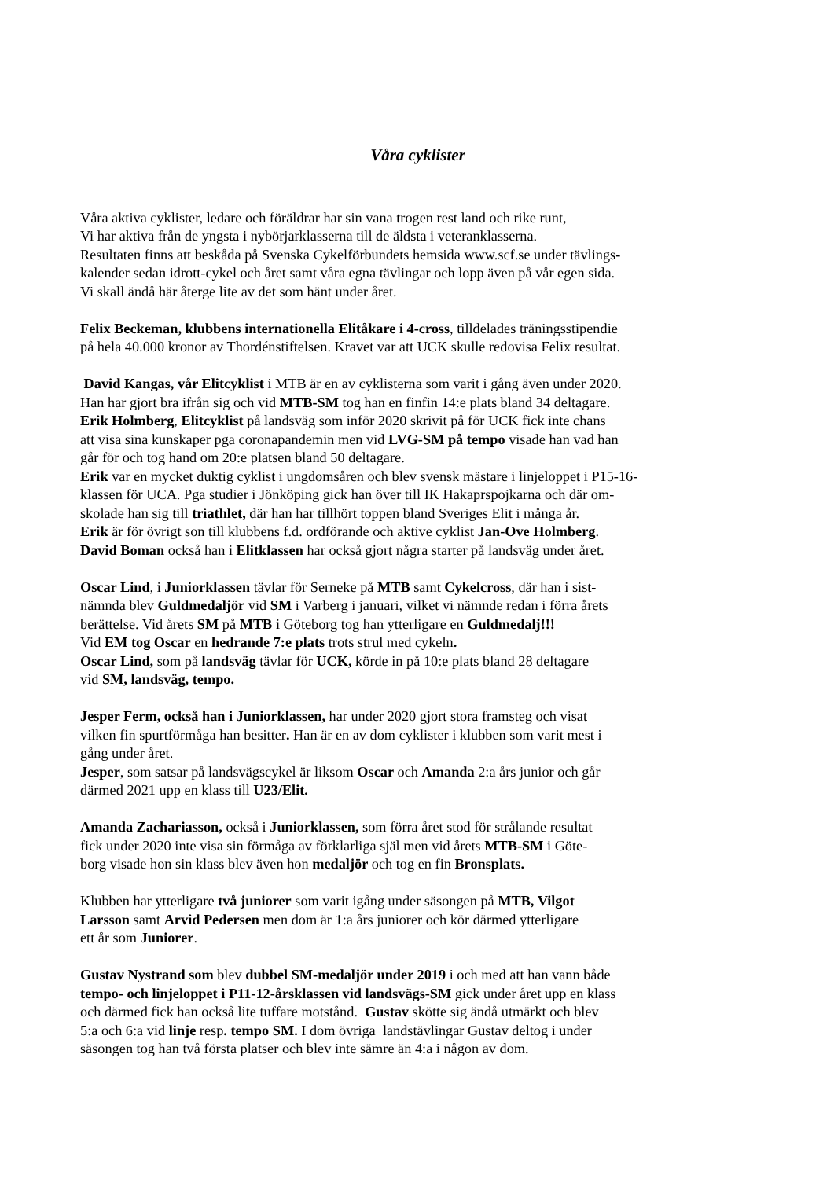Våra cyklister
Våra aktiva cyklister, ledare och föräldrar har sin vana trogen rest land och rike runt,
Vi har aktiva från de yngsta i nybörjarklasserna till de äldsta i veteranklasserna.
Resultaten finns att beskåda på Svenska Cykelförbundets hemsida www.scf.se under tävlings-
kalender sedan idrott-cykel och året samt våra egna tävlingar och lopp även på vår egen sida.
Vi skall ändå här återge lite av det som hänt under året.
Felix Beckeman, klubbens internationella Elitåkare i 4-cross, tilldelades träningsstipendie
på hela 40.000 kronor av Thordénstiftelsen. Kravet var att UCK skulle redovisa Felix resultat.
David Kangas, vår Elitcyklist i MTB är en av cyklisterna som varit i gång även under 2020.
Han har gjort bra ifrån sig och vid MTB-SM tog han en finfin 14:e plats bland 34 deltagare.
Erik Holmberg, Elitcyklist på landsväg som inför 2020 skrivit på för UCK fick inte chans
att visa sina kunskaper pga coronapandemin men vid LVG-SM på tempo visade han vad han
går för och tog hand om 20:e platsen bland 50 deltagare.
Erik var en mycket duktig cyklist i ungdomsåren och blev svensk mästare i linjeloppet i P15-16-
klassen för UCA. Pga studier i Jönköping gick han över till IK Hakaprspojkarna och där om-
skolade han sig till triathlet, där han har tillhört toppen bland Sveriges Elit i många år.
Erik är för övrigt son till klubbens f.d. ordförande och aktive cyklist Jan-Ove Holmberg.
David Boman också han i Elitklassen har också gjort några starter på landsväg under året.
Oscar Lind, i Juniorklassen tävlar för Serneke på MTB samt Cykelcross, där han i sist-
nämnda blev Guldmedaljör vid SM i Varberg i januari, vilket vi nämnde redan i förra årets
berättelse. Vid årets SM på MTB i Göteborg tog han ytterligare en Guldmedalj!!!
Vid EM tog Oscar en hedrande 7:e plats trots strul med cykeln.
Oscar Lind, som på landsväg tävlar för UCK, körde in på 10:e plats bland 28 deltagare
vid SM, landsväg, tempo.
Jesper Ferm, också han i Juniorklassen, har under 2020 gjort stora framsteg och visat
vilken fin spurtförmåga han besitter. Han är en av dom cyklister i klubben som varit mest i
gång under året.
Jesper, som satsar på landsvägscykel är liksom Oscar och Amanda 2:a års junior och går
därmed 2021 upp en klass till U23/Elit.
Amanda Zachariasson, också i Juniorklassen, som förra året stod för strålande resultat
fick under 2020 inte visa sin förmåga av förklarliga själ men vid årets MTB-SM i Göte-
borg visade hon sin klass blev även hon medaljör och tog en fin Bronsplats.
Klubben har ytterligare två juniorer som varit igång under säsongen på MTB, Vilgot
Larsson samt Arvid Pedersen men dom är 1:a års juniorer och kör därmed ytterligare
ett år som Juniorer.
Gustav Nystrand som blev dubbel SM-medaljör under 2019 i och med att han vann både
tempo- och linjeloppet i P11-12-årsklassen vid landsvägs-SM gick under året upp en klass
och därmed fick han också lite tuffare motstånd. Gustav skötte sig ändå utmärkt och blev
5:a och 6:a vid linje resp. tempo SM. I dom övriga landstävlingar Gustav deltog i under
säsongen tog han två första platser och blev inte sämre än 4:a i någon av dom.